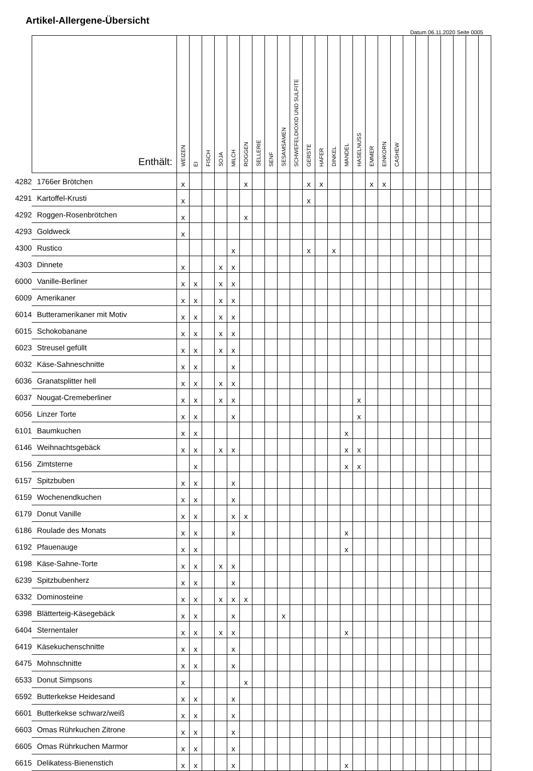Artikel-Allergene-Übersicht
Datum 06.11.2020 Seite 0005
| | Enthält: | WEIZEN | EI | FISCH | SOJA | MILCH | ROGGEN | SELLERIE | SENF | SESAMSAMEN | SCHWEFELDIOXID UND SULFITE | GERSTE | HAFER | DINKEL | MANDEL | HASELNUSS | EMMER | EINKORN | CASHEW | | | | | | | |
| --- | --- | --- | --- | --- | --- | --- | --- | --- | --- | --- | --- | --- | --- | --- | --- | --- | --- | --- | --- | --- | --- | --- | --- | --- | --- | --- |
| 4282 | 1766er Brötchen | x | | | | | x | | | | | x | x | | | | x | x | | | | | | | | |
| 4291 | Kartoffel-Krusti | x | | | | | | | | | | x | | | | | | | | | | | | | | |
| 4292 | Roggen-Rosenbrötchen | x | | | | | x | | | | | | | | | | | | | | | | | | | |
| 4293 | Goldweck | x | | | | | | | | | | | | | | | | | | | | | | | | |
| 4300 | Rustico | | | | | x | | | | | | x | | x | | | | | | | | | | | | |
| 4303 | Dinnete | x | | | x | x | | | | | | | | | | | | | | | | | | | | |
| 6000 | Vanille-Berliner | x | x | | x | x | | | | | | | | | | | | | | | | | | | | |
| 6009 | Amerikaner | x | x | | x | x | | | | | | | | | | | | | | | | | | | | |
| 6014 | Butteramerikaner mit Motiv | x | x | | x | x | | | | | | | | | | | | | | | | | | | | |
| 6015 | Schokobanane | x | x | | x | x | | | | | | | | | | | | | | | | | | | | |
| 6023 | Streusel gefüllt | x | x | | x | x | | | | | | | | | | | | | | | | | | | | |
| 6032 | Käse-Sahneschnitte | x | x | | | x | | | | | | | | | | | | | | | | | | | | |
| 6036 | Granatsplitter hell | x | x | | x | x | | | | | | | | | | | | | | | | | | | | |
| 6037 | Nougat-Cremeberliner | x | x | | x | x | | | | | | | | | | x | | | | | | | | | | |
| 6056 | Linzer Torte | x | x | | | x | | | | | | | | | | x | | | | | | | | | | |
| 6101 | Baumkuchen | x | x | | | | | | | | | | | | x | | | | | | | | | | | |
| 6146 | Weihnachtsgebäck | x | x | | x | x | | | | | | | | | x | x | | | | | | | | | | |
| 6156 | Zimtsterne | | x | | | | | | | | | | | | x | x | | | | | | | | | | |
| 6157 | Spitzbuben | x | x | | | x | | | | | | | | | | | | | | | | | | | | |
| 6159 | Wochenendkuchen | x | x | | | x | | | | | | | | | | | | | | | | | | | | |
| 6179 | Donut Vanille | x | x | | | x | x | | | | | | | | | | | | | | | | | | | |
| 6186 | Roulade des Monats | x | x | | | x | | | | | | | | | x | | | | | | | | | | | |
| 6192 | Pfauenauge | x | x | | | | | | | | | | | | x | | | | | | | | | | | |
| 6198 | Käse-Sahne-Torte | x | x | | x | x | | | | | | | | | | | | | | | | | | | | |
| 6239 | Spitzbubenherz | x | x | | | x | | | | | | | | | | | | | | | | | | | | |
| 6332 | Dominosteine | x | x | | x | x | x | | | | | | | | | | | | | | | | | | | |
| 6398 | Blätterteig-Käsegebäck | x | x | | | x | | | | x | | | | | | | | | | | | | | | | |
| 6404 | Sternentaler | x | x | | x | x | | | | | | | | | x | | | | | | | | | | | |
| 6419 | Käsekuchenschnitte | x | x | | | x | | | | | | | | | | | | | | | | | | | | |
| 6475 | Mohnschnitte | x | x | | | x | | | | | | | | | | | | | | | | | | | | |
| 6533 | Donut Simpsons | x | | | | | x | | | | | | | | | | | | | | | | | | | |
| 6592 | Butterkekse Heidesand | x | x | | | x | | | | | | | | | | | | | | | | | | | | |
| 6601 | Butterkekse schwarz/weiß | x | x | | | x | | | | | | | | | | | | | | | | | | | | |
| 6603 | Omas Rührkuchen Zitrone | x | x | | | x | | | | | | | | | | | | | | | | | | | | |
| 6605 | Omas Rührkuchen Marmor | x | x | | | x | | | | | | | | | | | | | | | | | | | | |
| 6615 | Delikatess-Bienenstich | x | x | | | x | | | | | | | | | x | | | | | | | | | | | |